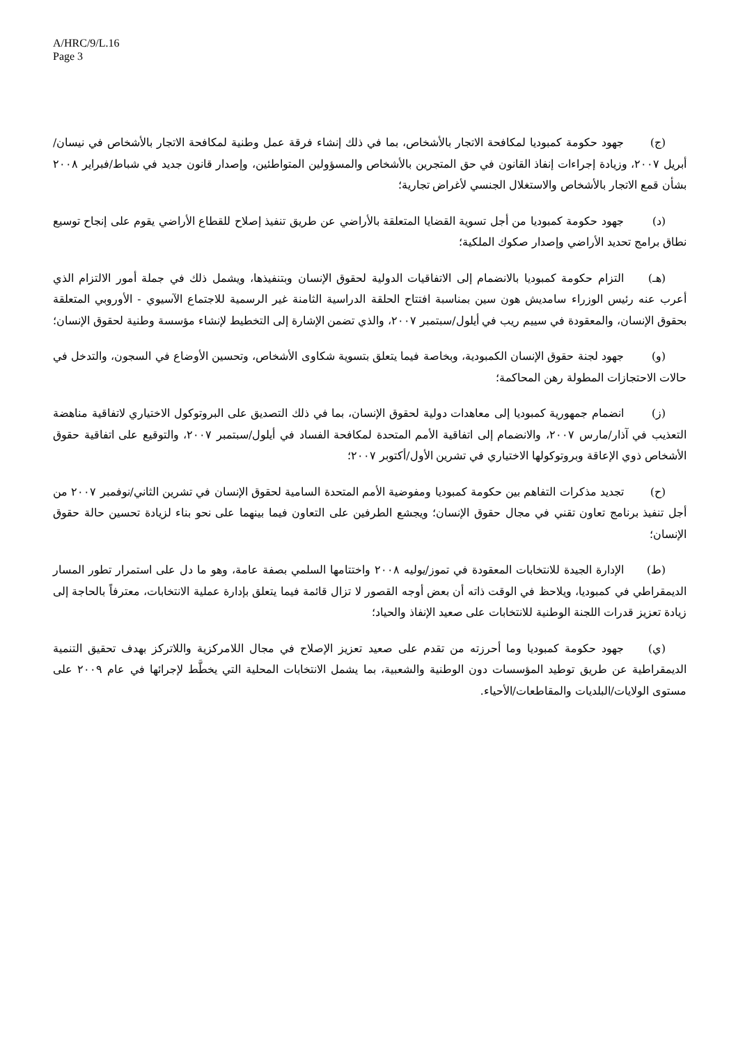A/HRC/9/L.16
Page 3
(ج) جهود حكومة كمبوديا لمكافحة الاتجار بالأشخاص، بما في ذلك إنشاء فرقة عمل وطنية لمكافحة الاتجار بالأشخاص في نيسان/أبريل ٢٠٠٧، وزيادة إجراءات إنفاذ القانون في حق المتجرين بالأشخاص والمسؤولين المتواطئين، وإصدار قانون جديد في شباط/فبراير ٢٠٠٨ بشأن قمع الاتجار بالأشخاص والاستغلال الجنسي لأغراض تجارية؛
(د) جهود حكومة كمبوديا من أجل تسوية القضايا المتعلقة بالأراضي عن طريق تنفيذ إصلاح للقطاع الأراضي يقوم على إنجاح توسيع نطاق برامج تحديد الأراضي وإصدار صكوك الملكية؛
(هـ) التزام حكومة كمبوديا بالانضمام إلى الاتفاقيات الدولية لحقوق الإنسان وبتنفيذها، ويشمل ذلك في جملة أمور الالتزام الذي أعرب عنه رئيس الوزراء سامديش هون سين بمناسبة افتتاح الحلقة الدراسية الثامنة غير الرسمية للاجتماع الآسيوي - الأوروبي المتعلقة بحقوق الإنسان، والمعقودة في سييم ريب في أيلول/سبتمبر ٢٠٠٧، والذي تضمن الإشارة إلى التخطيط لإنشاء مؤسسة وطنية لحقوق الإنسان؛
(و) جهود لجنة حقوق الإنسان الكمبودية، وبخاصة فيما يتعلق بتسوية شكاوى الأشخاص، وتحسين الأوضاع في السجون، والتدخل في حالات الاحتجازات المطولة رهن المحاكمة؛
(ز) انضمام جمهورية كمبوديا إلى معاهدات دولية لحقوق الإنسان، بما في ذلك التصديق على البروتوكول الاختياري لاتفاقية مناهضة التعذيب في آذار/مارس ٢٠٠٧، والانضمام إلى اتفاقية الأمم المتحدة لمكافحة الفساد في أيلول/سبتمبر ٢٠٠٧، والتوقيع على اتفاقية حقوق الأشخاص ذوي الإعاقة وبروتوكولها الاختياري في تشرين الأول/أكتوبر ٢٠٠٧؛
(ح) تجديد مذكرات التفاهم بين حكومة كمبوديا ومفوضية الأمم المتحدة السامية لحقوق الإنسان في تشرين الثاني/نوفمبر ٢٠٠٧ من أجل تنفيذ برنامج تعاون تقني في مجال حقوق الإنسان؛ ويجشع الطرفين على التعاون فيما بينهما على نحو بناء لزيادة تحسين حالة حقوق الإنسان؛
(ط) الإدارة الجيدة للانتخابات المعقودة في تموز/يوليه ٢٠٠٨ واختتامها السلمي بصفة عامة، وهو ما دل على استمرار تطور المسار الديمقراطي في كمبوديا، ويلاحظ في الوقت ذاته أن بعض أوجه القصور لا تزال قائمة فيما يتعلق بإدارة عملية الانتخابات، معترفاً بالحاجة إلى زيادة تعزيز قدرات اللجنة الوطنية للانتخابات على صعيد الإنفاذ والحياد؛
(ي) جهود حكومة كمبوديا وما أحرزته من تقدم على صعيد تعزيز الإصلاح في مجال اللامركزية واللاتركز بهدف تحقيق التنمية الديمقراطية عن طريق توطيد المؤسسات دون الوطنية والشعبية، بما يشمل الانتخابات المحلية التي يخطَّط لإجرائها في عام ٢٠٠٩ على مستوى الولايات/البلديات والمقاطعات/الأحياء.